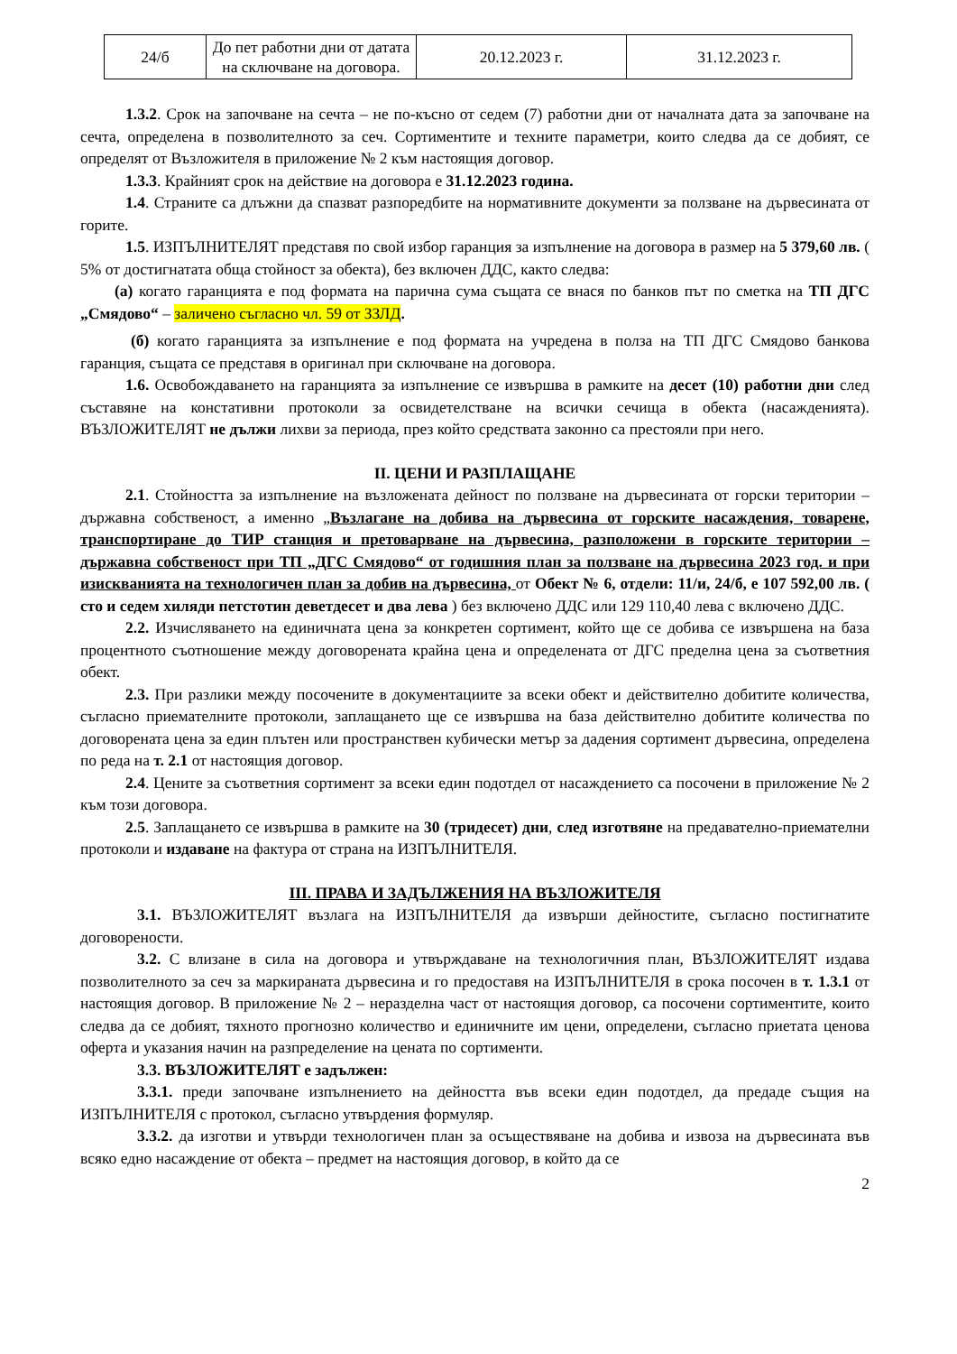| 24/б | До пет работни дни от датата на сключване на договора. | 20.12.2023 г. | 31.12.2023 г. |
1.3.2. Срок на започване на сечта – не по-късно от седем (7) работни дни от началната дата за започване на сечта, определена в позволителното за сеч. Сортиментите и техните параметри, които следва да се добият, се определят от Възложителя в приложение № 2 към настоящия договор.
1.3.3. Крайният срок на действие на договора е 31.12.2023 година.
1.4. Страните са длъжни да спазват разпоредбите на нормативните документи за ползване на дървесината от горите.
1.5. ИЗПЪЛНИТЕЛЯТ представя по свой избор гаранция за изпълнение на договора в размер на 5 379,60 лв. ( 5% от достигнатата обща стойност за обекта), без включен ДДС, както следва:
(а) когато гаранцията е под формата на парична сума същата се внася по банков път по сметка на ТП ДГС „Смядово“ – заличено съгласно чл. 59 от ЗЗЛД.
(б) когато гаранцията за изпълнение е под формата на учредена в полза на ТП ДГС Смядово банкова гаранция, същата се представя в оригинал при сключване на договора.
1.6. Освобождаването на гаранцията за изпълнение се извършва в рамките на десет (10) работни дни след съставяне на констативни протоколи за освидетелстване на всички сечища в обекта (насажденията). ВЪЗЛОЖИТЕЛЯТ не дължи лихви за периода, през който средствата законно са престояли при него.
II. ЦЕНИ И РАЗПЛАЩАНЕ
2.1. Стойността за изпълнение на възложената дейност по ползване на дървесината от горски територии – държавна собственост, а именно „Възлагане на добива на дървесина от горските насаждения, товарене, транспортиране до ТИР станция и претоварване на дървесина, разположени в горските територии – държавна собственост при ТП „ДГС Смядово“ от годишния план за ползване на дървесина 2023 год. и при изискванията на технологичен план за добив на дървесина, от Обект № 6, отдели: 11/и, 24/б, е 107 592,00 лв. ( сто и седем хиляди петстотин деветдесет и два лева ) без включено ДДС или 129 110,40 лева с включено ДДС.
2.2. Изчисляването на единичната цена за конкретен сортимент, който ще се добива се извършена на база процентното съотношение между договорената крайна цена и определената от ДГС пределна цена за съответния обект.
2.3. При разлики между посочените в документациите за всеки обект и действително добитите количества, съгласно приемателните протоколи, заплащането ще се извършва на база действително добитите количества по договорената цена за един плътен или пространствен кубически метър за дадения сортимент дървесина, определена по реда на т. 2.1 от настоящия договор.
2.4. Цените за съответния сортимент за всеки един подотдел от насаждението са посочени в приложение № 2 към този договора.
2.5. Заплащането се извършва в рамките на 30 (тридесет) дни, след изготвяне на предавателно-приемателни протоколи и издаване на фактура от страна на ИЗПЪЛНИТЕЛЯ.
III. ПРАВА И ЗАДЪЛЖЕНИЯ НА ВЪЗЛОЖИТЕЛЯ
3.1. ВЪЗЛОЖИТЕЛЯТ възлага на ИЗПЪЛНИТЕЛЯ да извърши дейностите, съгласно постигнатите договорености.
3.2. С влизане в сила на договора и утвърждаване на технологичния план, ВЪЗЛОЖИТЕЛЯТ издава позволителното за сеч за маркираната дървесина и го предоставя на ИЗПЪЛНИТЕЛЯ в срока посочен в т. 1.3.1 от настоящия договор. В приложение № 2 – неразделна част от настоящия договор, са посочени сортиментите, които следва да се добият, тяхното прогнозно количество и единичните им цени, определени, съгласно приетата ценова оферта и указания начин на разпределение на цената по сортименти.
3.3. ВЪЗЛОЖИТЕЛЯТ е задължен:
3.3.1. преди започване изпълнението на дейността във всеки един подотдел, да предаде същия на ИЗПЪЛНИТЕЛЯ с протокол, съгласно утвърдения формуляр.
3.3.2. да изготви и утвърди технологичен план за осъществяване на добива и извоза на дървесината във всяко едно насаждение от обекта – предмет на настоящия договор, в който да се
2